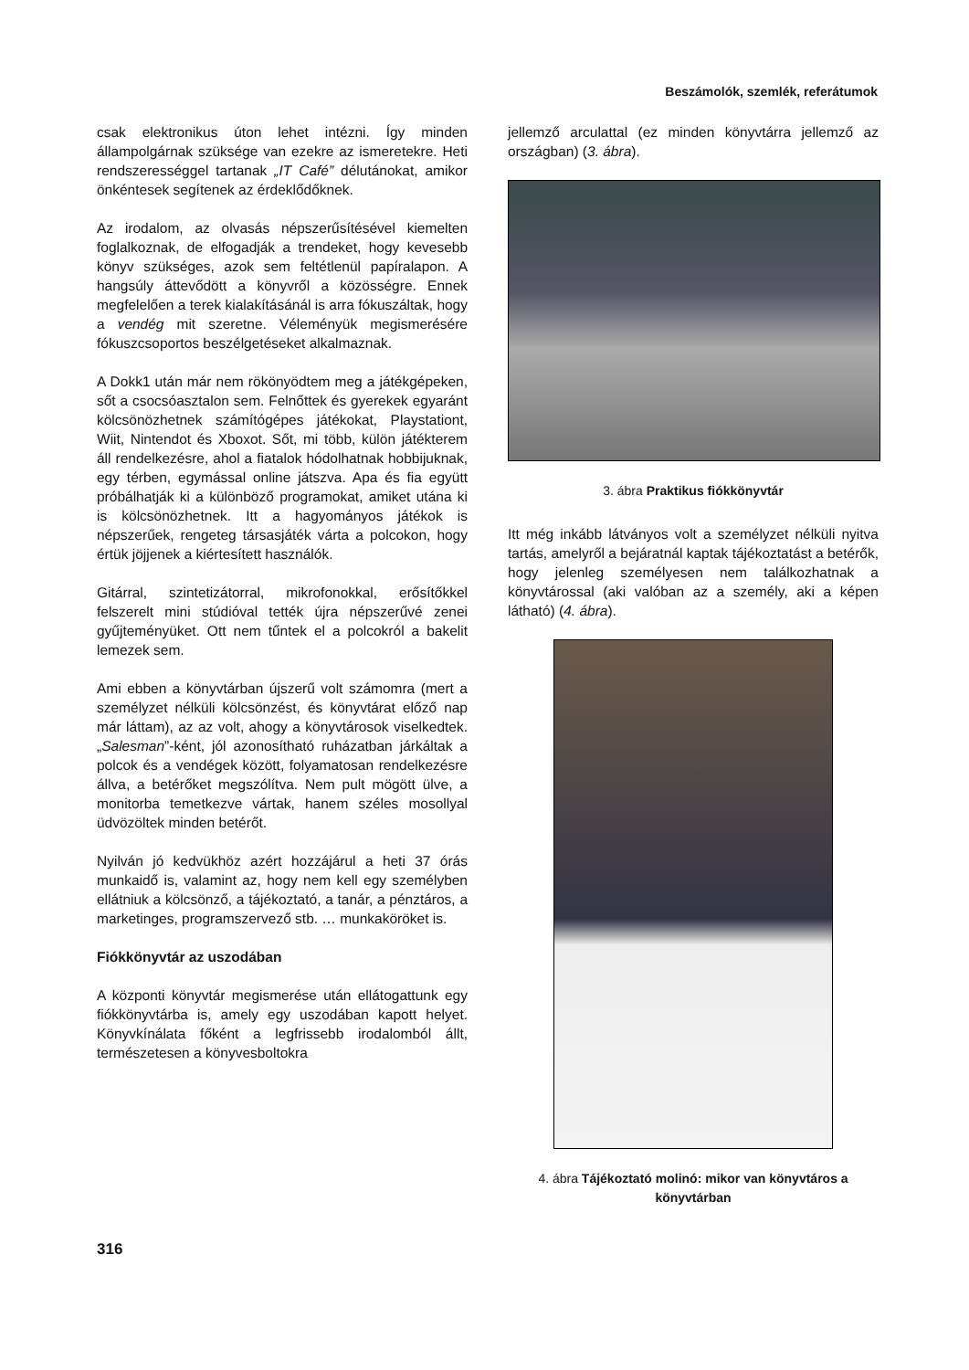Beszámolók, szemlék, referátumok
csak elektronikus úton lehet intézni. Így minden állampolgárnak szüksége van ezekre az ismeretekre. Heti rendszerességgel tartanak „IT Café” délutánokat, amikor önkéntesek segítenek az érdeklődőknek.
Az irodalom, az olvasás népszerűsítésével kiemelten foglalkoznak, de elfogadják a trendeket, hogy kevesebb könyv szükséges, azok sem feltétlenül papíralapon. A hangsúly áttevődött a könyvről a közösségre. Ennek megfelelően a terek kialakításánál is arra fókuszáltak, hogy a vendég mit szeretne. Véleményük megismerésére fókuszcsoportos beszélgetéseket alkalmaznak.
A Dokk1 után már nem rökönyödtem meg a játékgépeken, sőt a csocsóasztalon sem. Felnőttek és gyerekek egyaránt kölcsönözhetnek számítógépes játékokat, Playstationt, Wiit, Nintendot és Xboxot. Sőt, mi több, külön játékterem áll rendelkezésre, ahol a fiatalok hódolhatnak hobbijuknak, egy térben, egymással online játszva. Apa és fia együtt próbálhatják ki a különböző programokat, amiket utána ki is kölcsönözhetnek. Itt a hagyományos játékok is népszerűek, rengeteg társasjáték várta a polcokon, hogy értük jöjjenek a kiértesített használók.
Gitárral, szintetizátorral, mikrofonokkal, erősítőkkel felszerelt mini stúdióval tették újra népszerűvé zenei gyűjteményüket. Ott nem tűntek el a polcokról a bakelit lemezek sem.
Ami ebben a könyvtárban újszerű volt számomra (mert a személyzet nélküli kölcsönzést, és könyvtárat előző nap már láttam), az az volt, ahogy a könyvtárosok viselkedtek. „Salesman”-ként, jól azonosítható ruházatban járkáltak a polcok és a vendégek között, folyamatosan rendelkezésre állva, a betérőket megszólítva. Nem pult mögött ülve, a monitorba temetkezve vártak, hanem széles mosollyal üdvözöltek minden betérőt.
Nyilván jó kedvükhöz azért hozzájárul a heti 37 órás munkaidő is, valamint az, hogy nem kell egy személyben ellátniuk a kölcsönző, a tájékoztató, a tanár, a pénztáros, a marketinges, programszervező stb. … munkaköröket is.
Fiókkönyvtár az uszodában
A központi könyvtár megismerése után ellátogattunk egy fiókkönyvtárba is, amely egy uszodában kapott helyet. Könyvkínálata főként a legfrissebb irodalomból állt, természetesen a könyvesboltokra
jellemző arculattal (ez minden könyvtárra jellemző az országban) (3. ábra).
3. ábra Praktikus fiókkönyvtár
Itt még inkább látványos volt a személyzet nélküli nyitva tartás, amelyről a bejáratnál kaptak tájékoztatást a betérők, hogy jelenleg személyesen nem találkozhatnak a könyvtárossal (aki valóban az a személy, aki a képen látható) (4. ábra).
4. ábra Tájékoztató molinó: mikor van könyvtáros a könyvtárban
316